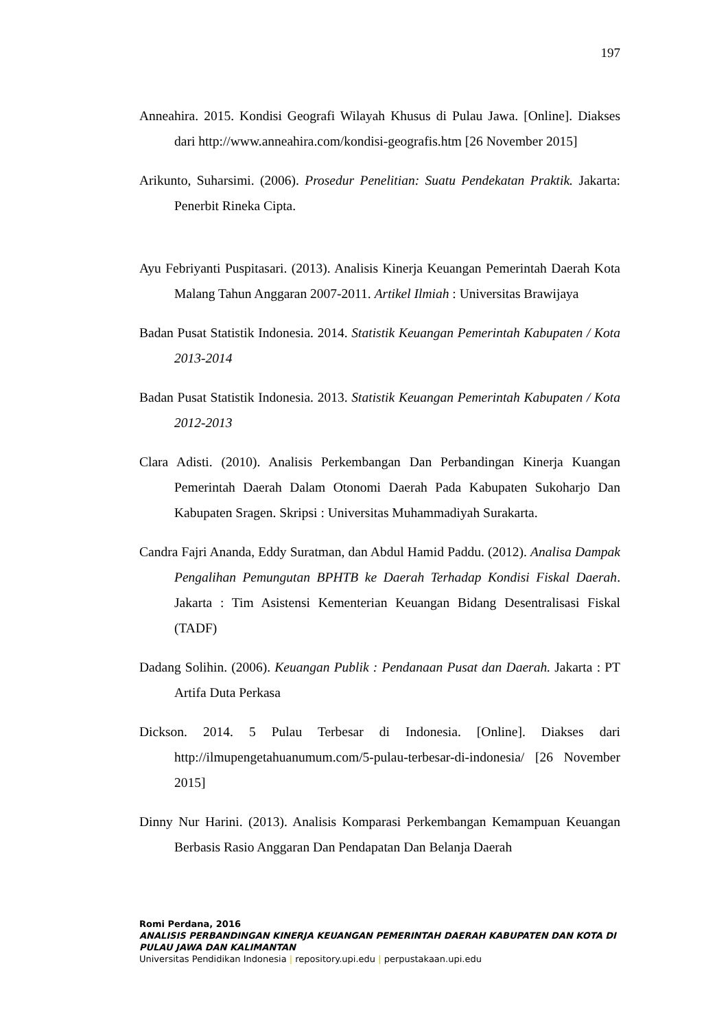197
Anneahira. 2015. Kondisi Geografi Wilayah Khusus di Pulau Jawa. [Online]. Diakses dari http://www.anneahira.com/kondisi-geografis.htm [26 November 2015]
Arikunto, Suharsimi. (2006). Prosedur Penelitian: Suatu Pendekatan Praktik. Jakarta: Penerbit Rineka Cipta.
Ayu Febriyanti Puspitasari. (2013). Analisis Kinerja Keuangan Pemerintah Daerah Kota Malang Tahun Anggaran 2007-2011. Artikel Ilmiah : Universitas Brawijaya
Badan Pusat Statistik Indonesia. 2014. Statistik Keuangan Pemerintah Kabupaten / Kota 2013-2014
Badan Pusat Statistik Indonesia. 2013. Statistik Keuangan Pemerintah Kabupaten / Kota 2012-2013
Clara Adisti. (2010). Analisis Perkembangan Dan Perbandingan Kinerja Kuangan Pemerintah Daerah Dalam Otonomi Daerah Pada Kabupaten Sukoharjo Dan Kabupaten Sragen. Skripsi : Universitas Muhammadiyah Surakarta.
Candra Fajri Ananda, Eddy Suratman, dan Abdul Hamid Paddu. (2012). Analisa Dampak Pengalihan Pemungutan BPHTB ke Daerah Terhadap Kondisi Fiskal Daerah. Jakarta : Tim Asistensi Kementerian Keuangan Bidang Desentralisasi Fiskal (TADF)
Dadang Solihin. (2006). Keuangan Publik : Pendanaan Pusat dan Daerah. Jakarta : PT Artifa Duta Perkasa
Dickson. 2014. 5 Pulau Terbesar di Indonesia. [Online]. Diakses dari http://ilmupengetahuanumum.com/5-pulau-terbesar-di-indonesia/ [26 November 2015]
Dinny Nur Harini. (2013). Analisis Komparasi Perkembangan Kemampuan Keuangan Berbasis Rasio Anggaran Dan Pendapatan Dan Belanja Daerah
Romi Perdana, 2016
ANALISIS PERBANDINGAN KINERJA KEUANGAN PEMERINTAH DAERAH KABUPATEN DAN KOTA DI PULAU JAWA DAN KALIMANTAN
Universitas Pendidikan Indonesia | repository.upi.edu | perpustakaan.upi.edu